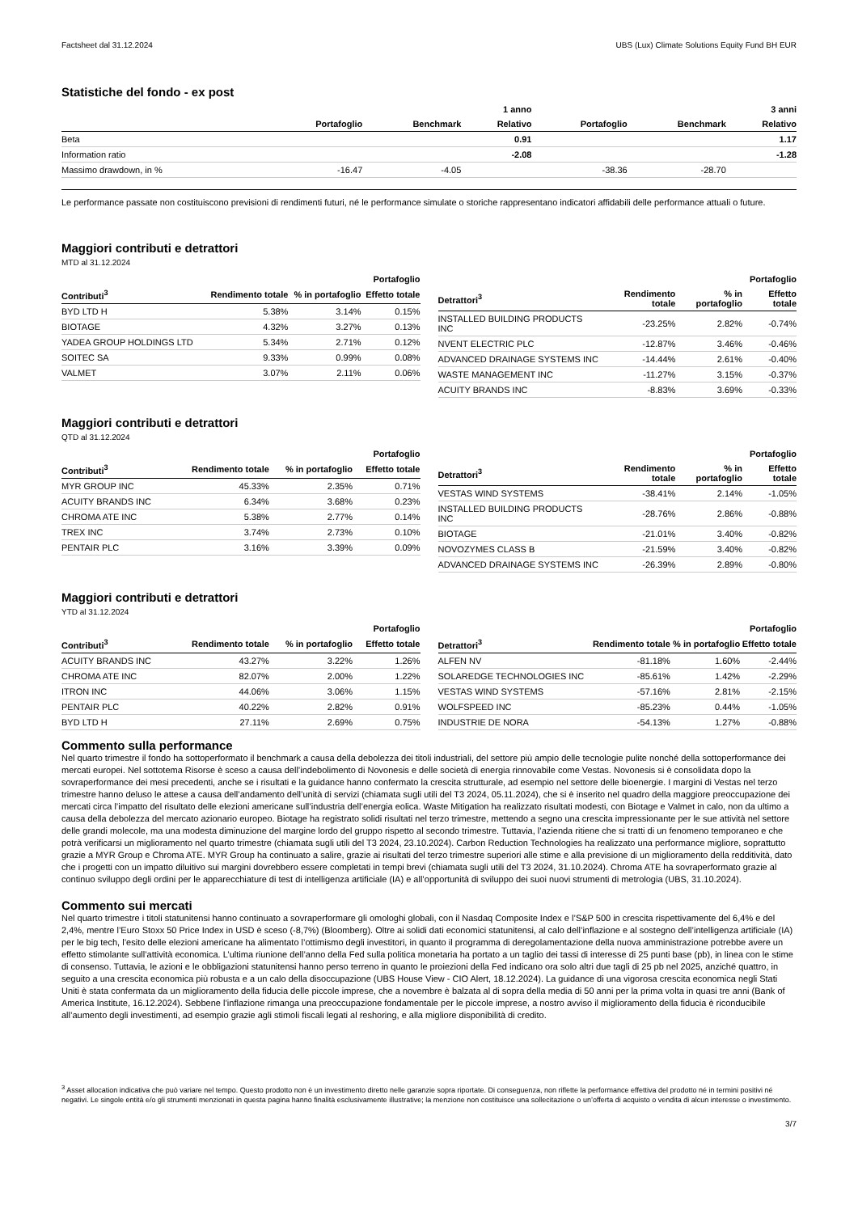Factsheet dal 31.12.2024 UBS (Lux) Climate Solutions Equity Fund BH EUR
Statistiche del fondo - ex post
| | | | 1 anno | | | 3 anni |
| --- | --- | --- | --- | --- | --- | --- |
| | Portafoglio | Benchmark | Relativo | Portafoglio | Benchmark | Relativo |
| Beta | | | 0.91 | | | 1.17 |
| Information ratio | | | -2.08 | | | -1.28 |
| Massimo drawdown, in % | -16.47 | -4.05 | | -38.36 | -28.70 | |
Le performance passate non costituiscono previsioni di rendimenti futuri, né le performance simulate o storiche rappresentano indicatori affidabili delle performance attuali o future.
Maggiori contributi e detrattori
MTD al 31.12.2024
| | | | Portafoglio |
| --- | --- | --- | --- |
| Contributi<sup>3</sup> | Rendimento totale | % in portafoglio | Effetto totale |
| BYD LTD H | 5.38% | 3.14% | 0.15% |
| BIOTAGE | 4.32% | 3.27% | 0.13% |
| YADEA GROUP HOLDINGS LTD | 5.34% | 2.71% | 0.12% |
| SOITEC SA | 9.33% | 0.99% | 0.08% |
| VALMET | 3.07% | 2.11% | 0.06% |
| | | | Portafoglio |
| --- | --- | --- | --- |
| Detrattori<sup>3</sup> | Rendimento totale | % in portafoglio | Effetto totale |
| INSTALLED BUILDING PRODUCTS INC | -23.25% | 2.82% | -0.74% |
| NVENT ELECTRIC PLC | -12.87% | 3.46% | -0.46% |
| ADVANCED DRAINAGE SYSTEMS INC | -14.44% | 2.61% | -0.40% |
| WASTE MANAGEMENT INC | -11.27% | 3.15% | -0.37% |
| ACUITY BRANDS INC | -8.83% | 3.69% | -0.33% |
Maggiori contributi e detrattori
QTD al 31.12.2024
| | | | Portafoglio |
| --- | --- | --- | --- |
| Contributi<sup>3</sup> | Rendimento totale | % in portafoglio | Effetto totale |
| MYR GROUP INC | 45.33% | 2.35% | 0.71% |
| ACUITY BRANDS INC | 6.34% | 3.68% | 0.23% |
| CHROMA ATE INC | 5.38% | 2.77% | 0.14% |
| TREX INC | 3.74% | 2.73% | 0.10% |
| PENTAIR PLC | 3.16% | 3.39% | 0.09% |
| | | | Portafoglio |
| --- | --- | --- | --- |
| Detrattori<sup>3</sup> | Rendimento totale | % in portafoglio | Effetto totale |
| VESTAS WIND SYSTEMS | -38.41% | 2.14% | -1.05% |
| INSTALLED BUILDING PRODUCTS INC | -28.76% | 2.86% | -0.88% |
| BIOTAGE | -21.01% | 3.40% | -0.82% |
| NOVOZYMES CLASS B | -21.59% | 3.40% | -0.82% |
| ADVANCED DRAINAGE SYSTEMS INC | -26.39% | 2.89% | -0.80% |
Maggiori contributi e detrattori
YTD al 31.12.2024
| | | | Portafoglio |
| --- | --- | --- | --- |
| Contributi<sup>3</sup> | Rendimento totale | % in portafoglio | Effetto totale |
| ACUITY BRANDS INC | 43.27% | 3.22% | 1.26% |
| CHROMA ATE INC | 82.07% | 2.00% | 1.22% |
| ITRON INC | 44.06% | 3.06% | 1.15% |
| PENTAIR PLC | 40.22% | 2.82% | 0.91% |
| BYD LTD H | 27.11% | 2.69% | 0.75% |
| | | | Portafoglio |
| --- | --- | --- | --- |
| Detrattori<sup>3</sup> | Rendimento totale | % in portafoglio | Effetto totale |
| ALFEN NV | -81.18% | 1.60% | -2.44% |
| SOLAREDGE TECHNOLOGIES INC | -85.61% | 1.42% | -2.29% |
| VESTAS WIND SYSTEMS | -57.16% | 2.81% | -2.15% |
| WOLFSPEED INC | -85.23% | 0.44% | -1.05% |
| INDUSTRIE DE NORA | -54.13% | 1.27% | -0.88% |
Commento sulla performance
Nel quarto trimestre il fondo ha sottoperformato il benchmark a causa della debolezza dei titoli industriali, del settore più ampio delle tecnologie pulite nonché della sottoperformance dei mercati europei. Nel sottotema Risorse è sceso a causa dell’indebolimento di Novonesis e delle società di energia rinnovabile come Vestas. Novonesis si è consolidata dopo la sovraperformance dei mesi precedenti, anche se i risultati e la guidance hanno confermato la crescita strutturale, ad esempio nel settore delle bioenergie. I margini di Vestas nel terzo trimestre hanno deluso le attese a causa dell’andamento dell’unità di servizi (chiamata sugli utili del T3 2024, 05.11.2024), che si è inserito nel quadro della maggiore preoccupazione dei mercati circa l’impatto del risultato delle elezioni americane sull’industria dell’energia eolica. Waste Mitigation ha realizzato risultati modesti, con Biotage e Valmet in calo, non da ultimo a causa della debolezza del mercato azionario europeo. Biotage ha registrato solidi risultati nel terzo trimestre, mettendo a segno una crescita impressionante per le sue attività nel settore delle grandi molecole, ma una modesta diminuzione del margine lordo del gruppo rispetto al secondo trimestre. Tuttavia, l’azienda ritiene che si tratti di un fenomeno temporaneo e che potrà verificarsi un miglioramento nel quarto trimestre (chiamata sugli utili del T3 2024, 23.10.2024). Carbon Reduction Technologies ha realizzato una performance migliore, soprattutto grazie a MYR Group e Chroma ATE. MYR Group ha continuato a salire, grazie ai risultati del terzo trimestre superiori alle stime e alla previsione di un miglioramento della redditività, dato che i progetti con un impatto diluitivo sui margini dovrebbero essere completati in tempi brevi (chiamata sugli utili del T3 2024, 31.10.2024). Chroma ATE ha sovraperformato grazie al continuo sviluppo degli ordini per le apparecchiature di test di intelligenza artificiale (IA) e all’opportunità di sviluppo dei suoi nuovi strumenti di metrologia (UBS, 31.10.2024).
Commento sui mercati
Nel quarto trimestre i titoli statunitensi hanno continuato a sovraperformare gli omologhi globali, con il Nasdaq Composite Index e l’S&P 500 in crescita rispettivamente del 6,4% e del 2,4%, mentre l’Euro Stoxx 50 Price Index in USD è sceso (-8,7%) (Bloomberg). Oltre ai solidi dati economici statunitensi, al calo dell’inflazione e al sostegno dell’intelligenza artificiale (IA) per le big tech, l’esito delle elezioni americane ha alimentato l’ottimismo degli investitori, in quanto il programma di deregolamentazione della nuova amministrazione potrebbe avere un effetto stimolante sull’attività economica. L’ultima riunione dell’anno della Fed sulla politica monetaria ha portato a un taglio dei tassi di interesse di 25 punti base (pb), in linea con le stime di consenso. Tuttavia, le azioni e le obbligazioni statunitensi hanno perso terreno in quanto le proiezioni della Fed indicano ora solo altri due tagli di 25 pb nel 2025, anziché quattro, in seguito a una crescita economica più robusta e a un calo della disoccupazione (UBS House View - CIO Alert, 18.12.2024). La guidance di una vigorosa crescita economica negli Stati Uniti è stata confermata da un miglioramento della fiducia delle piccole imprese, che a novembre è balzata al di sopra della media di 50 anni per la prima volta in quasi tre anni (Bank of America Institute, 16.12.2024). Sebbene l’inflazione rimanga una preoccupazione fondamentale per le piccole imprese, a nostro avviso il miglioramento della fiducia è riconducibile all’aumento degli investimenti, ad esempio grazie agli stimoli fiscali legati al reshoring, e alla migliore disponibilità di credito.
<sup>3</sup> Asset allocation indicativa che può variare nel tempo. Questo prodotto non è un investimento diretto nelle garanzie sopra riportate. Di conseguenza, non riflette la performance effettiva del prodotto né in termini positivi né negativi. Le singole entità e/o gli strumenti menzionati in questa pagina hanno finalità esclusivamente illustrative; la menzione non costituisce una sollecitazione o un’offerta di acquisto o vendita di alcun interesse o investimento.
3/7